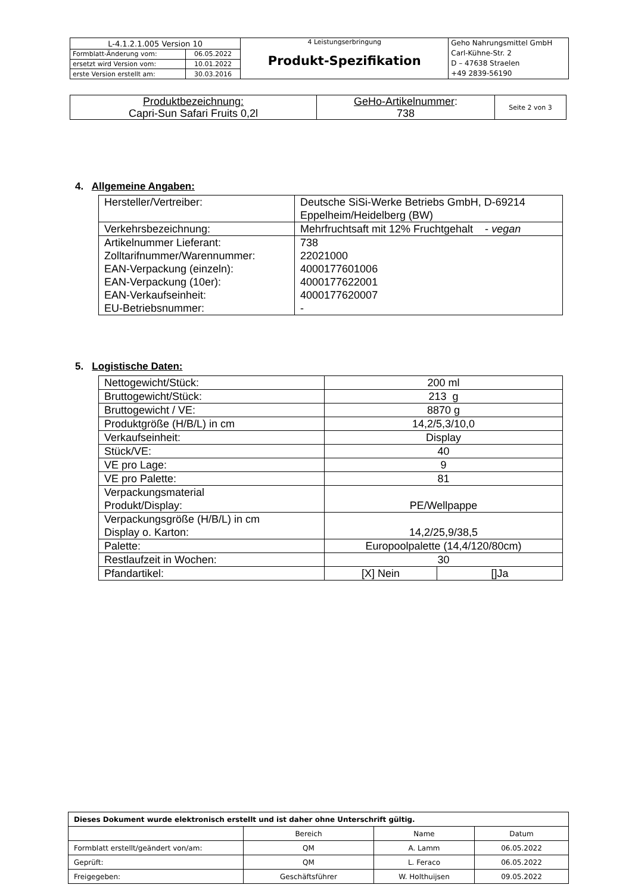| L-4.1.2.1.005 Version 10 | | 4 Leistungserbringung Produkt-Spezifikation | Geho Nahrungsmittel GmbH Carl-Kühne-Str. 2 D – 47638 Straelen +49 2839-56190 |
| Formblatt-Änderung vom: | 06.05.2022 | | |
| ersetzt wird Version vom: | 10.01.2022 | | |
| erste Version erstellt am: | 30.03.2016 | | |
| Produktbezeichnung: Capri-Sun Safari Fruits 0,2l | GeHo-Artikelnummer : 738 | Seite 2 von 3 |
4. Allgemeine Angaben:
| Hersteller/Vertreiber: | Deutsche SiSi-Werke Betriebs GmbH, D-69214 Eppelheim/Heidelberg (BW) |
| Verkehrsbezeichnung: | Mehrfruchtsaft mit 12% Fruchtgehalt - vegan |
| Artikelnummer Lieferant: Zolltarifnummer/Warennummer: EAN-Verpackung (einzeln): EAN-Verpackung (10er): EAN-Verkaufseinheit: EU-Betriebsnummer: | 738 22021000 4000177601006 4000177622001 4000177620007 - |
5. Logistische Daten:
| Nettogewicht/Stück: | 200 ml | |
| Bruttogewicht/Stück: | 213 g | |
| Bruttogewicht / VE: | 8870 g | |
| Produktgröße (H/B/L) in cm | 14,2/5,3/10,0 | |
| Verkaufseinheit: | Display | |
| Stück/VE: | 40 | |
| VE pro Lage: | 9 | |
| VE pro Palette: | 81 | |
| Verpackungsmaterial Produkt/Display: | PE/Wellpappe | |
| Verpackungsgröße (H/B/L) in cm Display o. Karton: | 14,2/25,9/38,5 | |
| Palette: | Europoolpalette (14,4/120/80cm) | |
| Restlaufzeit in Wochen: | 30 | |
| Pfandartikel: | [X] Nein | []Ja |
| Dieses Dokument wurde elektronisch erstellt und ist daher ohne Unterschrift gültig. | | | |
| | Bereich | Name | Datum |
| Formblatt erstellt/geändert von/am: | QM | A. Lamm | 06.05.2022 |
| Geprüft: | QM | L. Feraco | 06.05.2022 |
| Freigegeben: | Geschäftsführer | W. Holthuijsen | 09.05.2022 |